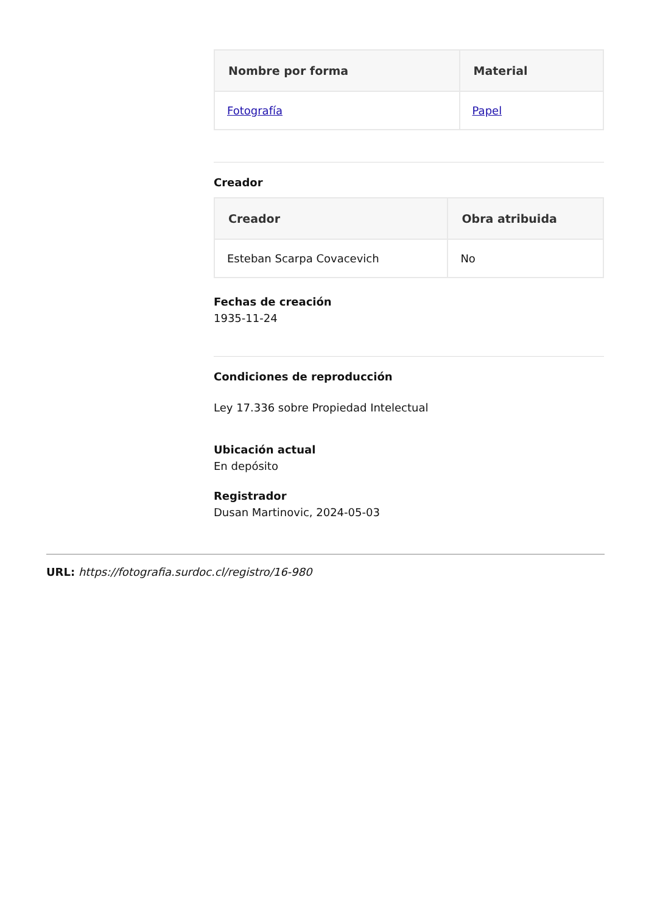| Nombre por forma | Material |
| --- | --- |
| Fotografía | Papel |
Creador
| Creador | Obra atribuida |
| --- | --- |
| Esteban Scarpa Covacevich | No |
Fechas de creación
1935-11-24
Condiciones de reproducción
Ley 17.336 sobre Propiedad Intelectual
Ubicación actual
En depósito
Registrador
Dusan Martinovic, 2024-05-03
URL: https://fotografia.surdoc.cl/registro/16-980